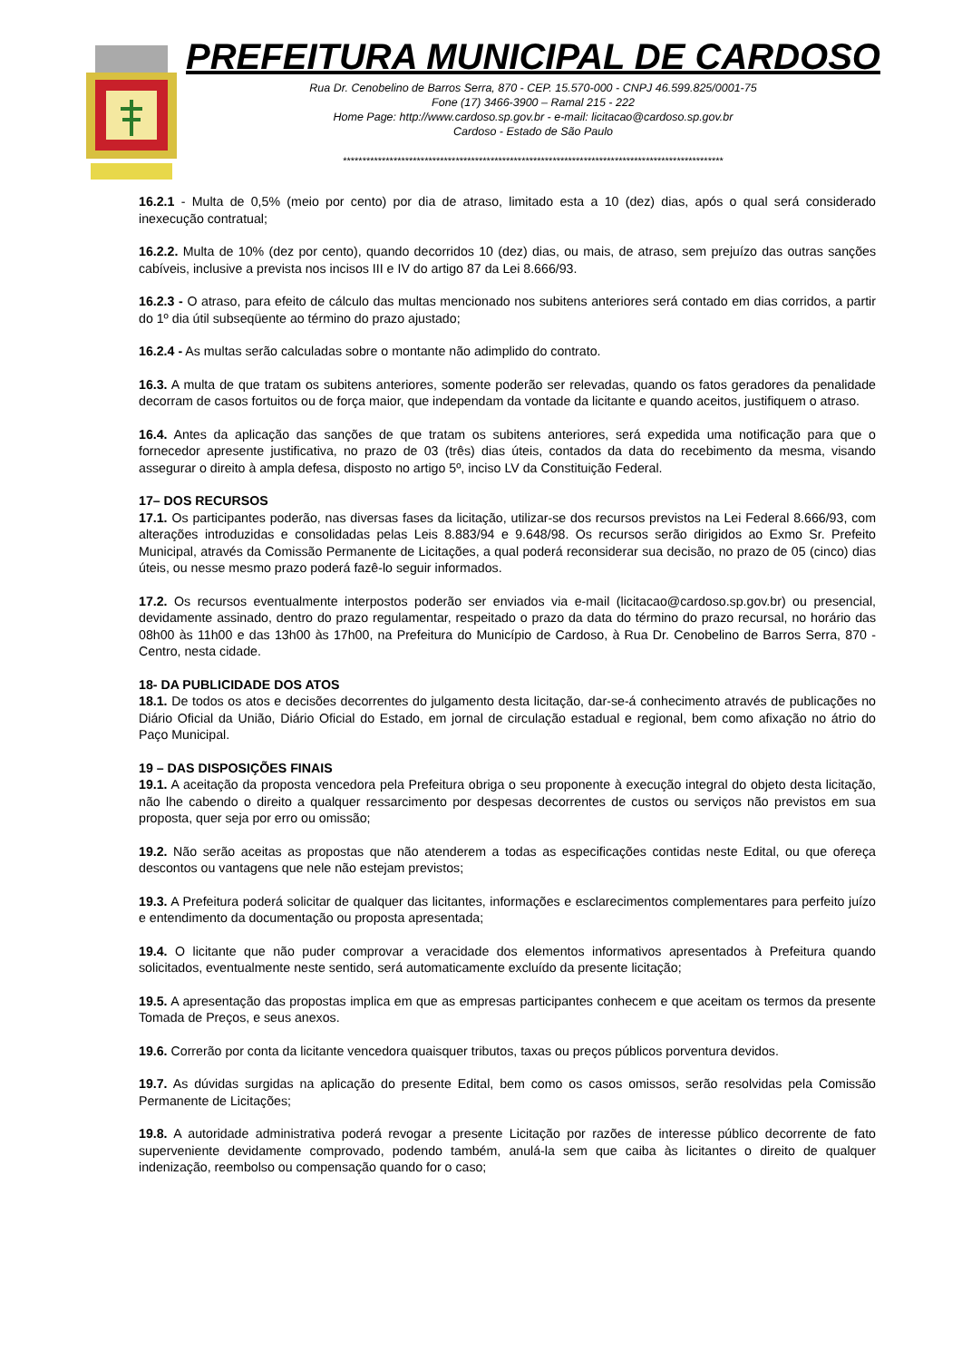PREFEITURA MUNICIPAL DE CARDOSO
Rua Dr. Cenobelino de Barros Serra, 870 - CEP. 15.570-000 - CNPJ 46.599.825/0001-75
Fone (17) 3466-3900 – Ramal 215 - 222
Home Page: http://www.cardoso.sp.gov.br - e-mail: licitacao@cardoso.sp.gov.br
Cardoso - Estado de São Paulo
**************************************************************************************************
16.2.1 - Multa de 0,5% (meio por cento) por dia de atraso, limitado esta a 10 (dez) dias, após o qual será considerado inexecução contratual;
16.2.2. Multa de 10% (dez por cento), quando decorridos 10 (dez) dias, ou mais, de atraso, sem prejuízo das outras sanções cabíveis, inclusive a prevista nos incisos III e IV do artigo 87 da Lei 8.666/93.
16.2.3 - O atraso, para efeito de cálculo das multas mencionado nos subitens anteriores será contado em dias corridos, a partir do 1º dia útil subseqüente ao término do prazo ajustado;
16.2.4 - As multas serão calculadas sobre o montante não adimplido do contrato.
16.3. A multa de que tratam os subitens anteriores, somente poderão ser relevadas, quando os fatos geradores da penalidade decorram de casos fortuitos ou de força maior, que independam da vontade da licitante e quando aceitos, justifiquem o atraso.
16.4. Antes da aplicação das sanções de que tratam os subitens anteriores, será expedida uma notificação para que o fornecedor apresente justificativa, no prazo de 03 (três) dias úteis, contados da data do recebimento da mesma, visando assegurar o direito à ampla defesa, disposto no artigo 5º, inciso LV da Constituição Federal.
17– DOS RECURSOS
17.1. Os participantes poderão, nas diversas fases da licitação, utilizar-se dos recursos previstos na Lei Federal 8.666/93, com alterações introduzidas e consolidadas pelas Leis 8.883/94 e 9.648/98. Os recursos serão dirigidos ao Exmo Sr. Prefeito Municipal, através da Comissão Permanente de Licitações, a qual poderá reconsiderar sua decisão, no prazo de 05 (cinco) dias úteis, ou nesse mesmo prazo poderá fazê-lo seguir informados.
17.2. Os recursos eventualmente interpostos poderão ser enviados via e-mail (licitacao@cardoso.sp.gov.br) ou presencial, devidamente assinado, dentro do prazo regulamentar, respeitado o prazo da data do término do prazo recursal, no horário das 08h00 às 11h00 e das 13h00 às 17h00, na Prefeitura do Município de Cardoso, à Rua Dr. Cenobelino de Barros Serra, 870 - Centro, nesta cidade.
18- DA PUBLICIDADE DOS ATOS
18.1. De todos os atos e decisões decorrentes do julgamento desta licitação, dar-se-á conhecimento através de publicações no Diário Oficial da União, Diário Oficial do Estado, em jornal de circulação estadual e regional, bem como afixação no átrio do Paço Municipal.
19 – DAS DISPOSIÇÕES FINAIS
19.1. A aceitação da proposta vencedora pela Prefeitura obriga o seu proponente à execução integral do objeto desta licitação, não lhe cabendo o direito a qualquer ressarcimento por despesas decorrentes de custos ou serviços não previstos em sua proposta, quer seja por erro ou omissão;
19.2. Não serão aceitas as propostas que não atenderem a todas as especificações contidas neste Edital, ou que ofereça descontos ou vantagens que nele não estejam previstos;
19.3. A Prefeitura poderá solicitar de qualquer das licitantes, informações e esclarecimentos complementares para perfeito juízo e entendimento da documentação ou proposta apresentada;
19.4. O licitante que não puder comprovar a veracidade dos elementos informativos apresentados à Prefeitura quando solicitados, eventualmente neste sentido, será automaticamente excluído da presente licitação;
19.5. A apresentação das propostas implica em que as empresas participantes conhecem e que aceitam os termos da presente Tomada de Preços, e seus anexos.
19.6. Correrão por conta da licitante vencedora quaisquer tributos, taxas ou preços públicos porventura devidos.
19.7. As dúvidas surgidas na aplicação do presente Edital, bem como os casos omissos, serão resolvidas pela Comissão Permanente de Licitações;
19.8. A autoridade administrativa poderá revogar a presente Licitação por razões de interesse público decorrente de fato superveniente devidamente comprovado, podendo também, anulá-la sem que caiba às licitantes o direito de qualquer indenização, reembolso ou compensação quando for o caso;